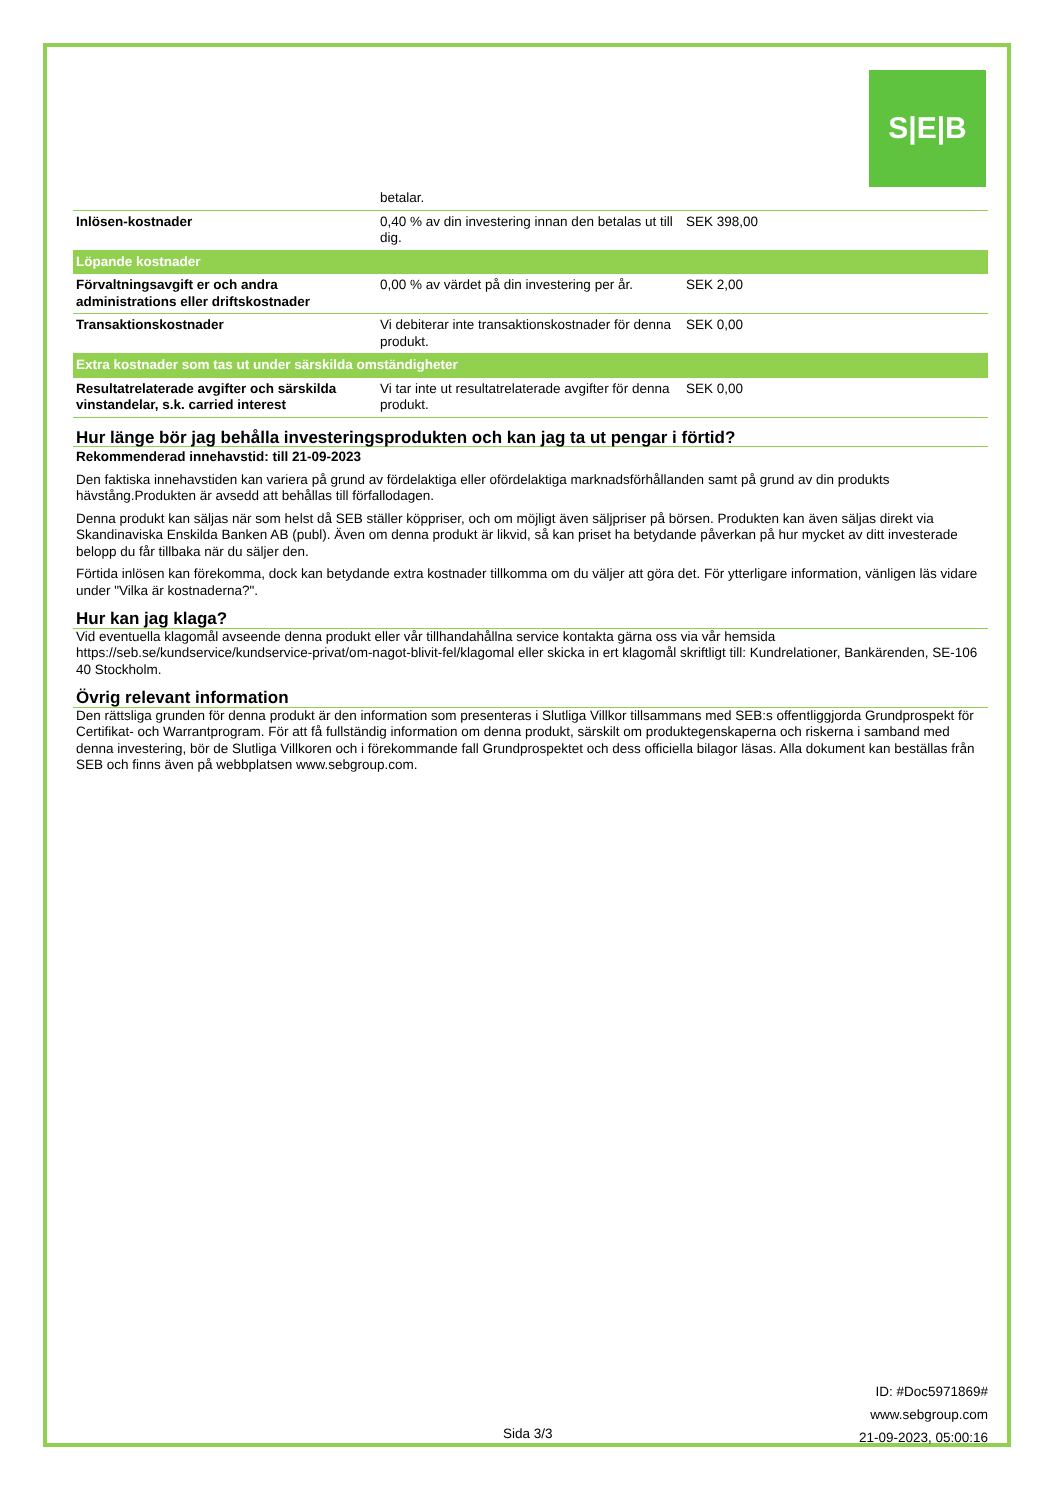S|E|B
| | betalar. | |
| Inlösen-kostnader | 0,40 % av din investering innan den betalas ut till dig. | SEK 398,00 |
| Löpande kostnader | | |
| Förvaltningsavgift er och andra administrations eller driftskostnader | 0,00 % av värdet på din investering per år. | SEK 2,00 |
| Transaktionskostnader | Vi debiterar inte transaktionskostnader för denna produkt. | SEK 0,00 |
| Extra kostnader som tas ut under särskilda omständigheter | | |
| Resultatrelaterade avgifter och särskilda vinstandelar, s.k. carried interest | Vi tar inte ut resultatrelaterade avgifter för denna produkt. | SEK 0,00 |
Hur länge bör jag behålla investeringsprodukten och kan jag ta ut pengar i förtid?
Rekommenderad innehavstid: till 21-09-2023
Den faktiska innehavstiden kan variera på grund av fördelaktiga eller ofördelaktiga marknadsförhållanden samt på grund av din produkts hävstång.Produkten är avsedd att behållas till förfallodagen.
Denna produkt kan säljas när som helst då SEB ställer köppriser, och om möjligt även säljpriser på börsen. Produkten kan även säljas direkt via Skandinaviska Enskilda Banken AB (publ). Även om denna produkt är likvid, så kan priset ha betydande påverkan på hur mycket av ditt investerade belopp du får tillbaka när du säljer den.
Förtida inlösen kan förekomma, dock kan betydande extra kostnader tillkomma om du väljer att göra det. För ytterligare information, vänligen läs vidare under "Vilka är kostnaderna?".
Hur kan jag klaga?
Vid eventuella klagomål avseende denna produkt eller vår tillhandahållna service kontakta gärna oss via vår hemsida https://seb.se/kundservice/kundservice-privat/om-nagot-blivit-fel/klagomal eller skicka in ert klagomål skriftligt till: Kundrelationer, Bankärenden, SE-106 40 Stockholm.
Övrig relevant information
Den rättsliga grunden för denna produkt är den information som presenteras i Slutliga Villkor tillsammans med SEB:s offentliggjorda Grundprospekt för Certifikat- och Warrantprogram. För att få fullständig information om denna produkt, särskilt om produktegenskaperna och riskerna i samband med denna investering, bör de Slutliga Villkoren och i förekommande fall Grundprospektet och dess officiella bilagor läsas. Alla dokument kan beställas från SEB och finns även på webbplatsen www.sebgroup.com.
ID: #Doc5971869#
www.sebgroup.com
21-09-2023, 05:00:16
Sida 3/3